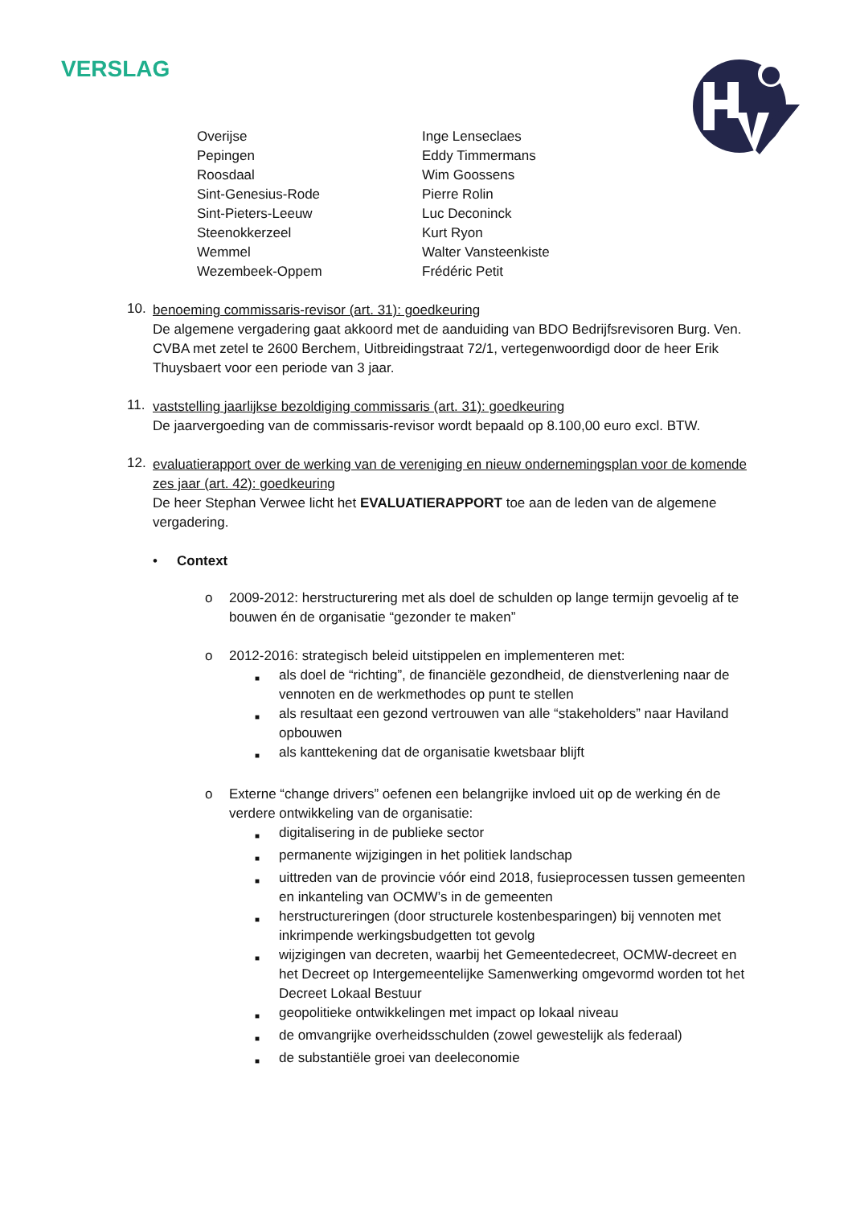VERSLAG
| Overijse | Inge Lenseclaes |
| Pepingen | Eddy Timmermans |
| Roosdaal | Wim Goossens |
| Sint-Genesius-Rode | Pierre Rolin |
| Sint-Pieters-Leeuw | Luc Deconinck |
| Steenokkerzeel | Kurt Ryon |
| Wemmel | Walter Vansteenkiste |
| Wezembeek-Oppem | Frédéric Petit |
10.
benoeming commissaris-revisor (art. 31): goedkeuring
De algemene vergadering gaat akkoord met de aanduiding van BDO Bedrijfsrevisoren Burg. Ven. CVBA met zetel te 2600 Berchem, Uitbreidingstraat 72/1, vertegenwoordigd door de heer Erik Thuysbaert voor een periode van 3 jaar.
11.
vaststelling jaarlijkse bezoldiging commissaris (art. 31): goedkeuring
De jaarvergoeding van de commissaris-revisor wordt bepaald op 8.100,00 euro excl. BTW.
12.
evaluatierapport over de werking van de vereniging en nieuw ondernemingsplan voor de komende zes jaar (art. 42): goedkeuring
De heer Stephan Verwee licht het EVALUATIERAPPORT toe aan de leden van de algemene vergadering.
• Context
o 2009-2012: herstructurering met als doel de schulden op lange termijn gevoelig af te bouwen én de organisatie “gezonder te maken”
o 2012-2016: strategisch beleid uitstippelen en implementeren met:
■
als doel de “richting”, de financiële gezondheid, de dienstverlening naar de vennoten en de werkmethodes op punt te stellen
■
als resultaat een gezond vertrouwen van alle “stakeholders” naar Haviland opbouwen
■
als kanttekening dat de organisatie kwetsbaar blijft
o Externe “change drivers” oefenen een belangrijke invloed uit op de werking én de verdere ontwikkeling van de organisatie:
■
digitalisering in de publieke sector
■
permanente wijzigingen in het politiek landschap
■
uittreden van de provincie vóór eind 2018, fusieprocessen tussen gemeenten en inkanteling van OCMW’s in de gemeenten
■
herstructureringen (door structurele kostenbesparingen) bij vennoten met inkrimpende werkingsbudgetten tot gevolg
■
wijzigingen van decreten, waarbij het Gemeentedecreet, OCMW-decreet en het Decreet op Intergemeentelijke Samenwerking omgevormd worden tot het Decreet Lokaal Bestuur
■
geopolitieke ontwikkelingen met impact op lokaal niveau
■
de omvangrijke overheidsschulden (zowel gewestelijk als federaal)
■
de substantiële groei van deeleconomie